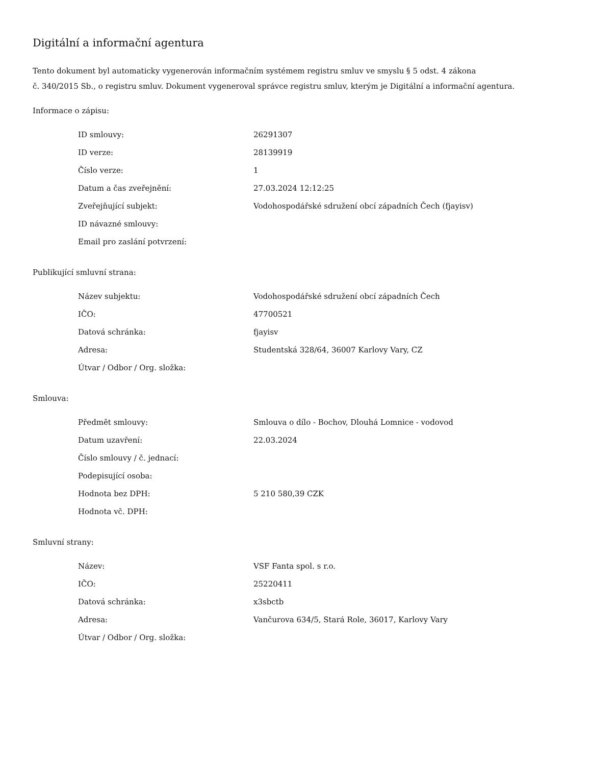Digitální a informační agentura
Tento dokument byl automaticky vygenerován informačním systémem registru smluv ve smyslu § 5 odst. 4 zákona
č. 340/2015 Sb., o registru smluv. Dokument vygeneroval správce registru smluv, kterým je Digitální a informační agentura.
Informace o zápisu:
| ID smlouvy: | 26291307 |
| ID verze: | 28139919 |
| Číslo verze: | 1 |
| Datum a čas zveřejnění: | 27.03.2024 12:12:25 |
| Zveřejňující subjekt: | Vodohospodářské sdružení obcí západních Čech (fjayisv) |
| ID návazné smlouvy: | |
| Email pro zaslání potvrzení: | |
Publikující smluvní strana:
| Název subjektu: | Vodohospodářské sdružení obcí západních Čech |
| IČO: | 47700521 |
| Datová schránka: | fjayisv |
| Adresa: | Studentská 328/64, 36007 Karlovy Vary, CZ |
| Útvar / Odbor / Org. složka: | |
Smlouva:
| Předmět smlouvy: | Smlouva o dílo - Bochov, Dlouhá Lomnice - vodovod |
| Datum uzavření: | 22.03.2024 |
| Číslo smlouvy / č. jednací: | |
| Podepisující osoba: | |
| Hodnota bez DPH: | 5 210 580,39 CZK |
| Hodnota vč. DPH: | |
Smluvní strany:
| Název: | VSF Fanta spol. s r.o. |
| IČO: | 25220411 |
| Datová schránka: | x3sbctb |
| Adresa: | Vančurova 634/5, Stará Role, 36017, Karlovy Vary |
| Útvar / Odbor / Org. složka: | |